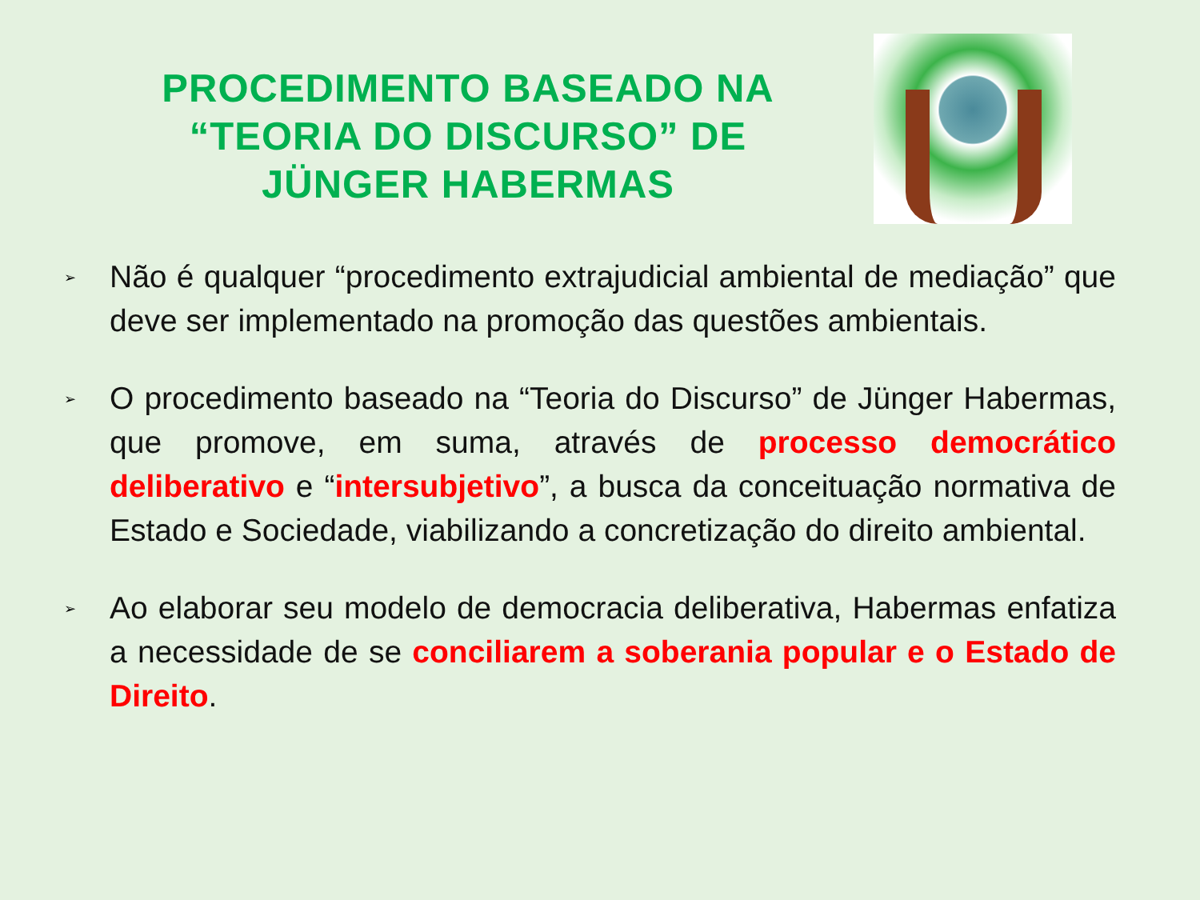PROCEDIMENTO BASEADO NA “TEORIA DO DISCURSO” DE JÜNGER HABERMAS
➢
Não é qualquer “procedimento extrajudicial ambiental de mediação” que deve ser implementado na promoção das questões ambientais.
➢
O procedimento baseado na “Teoria do Discurso” de Jünger Habermas, que promove, em suma, através de processo democrático deliberativo e “intersubjetivo”, a busca da conceituação normativa de Estado e Sociedade, viabilizando a concretização do direito ambiental.
➢
Ao elaborar seu modelo de democracia deliberativa, Habermas enfatiza a necessidade de se conciliarem a soberania popular e o Estado de Direito.